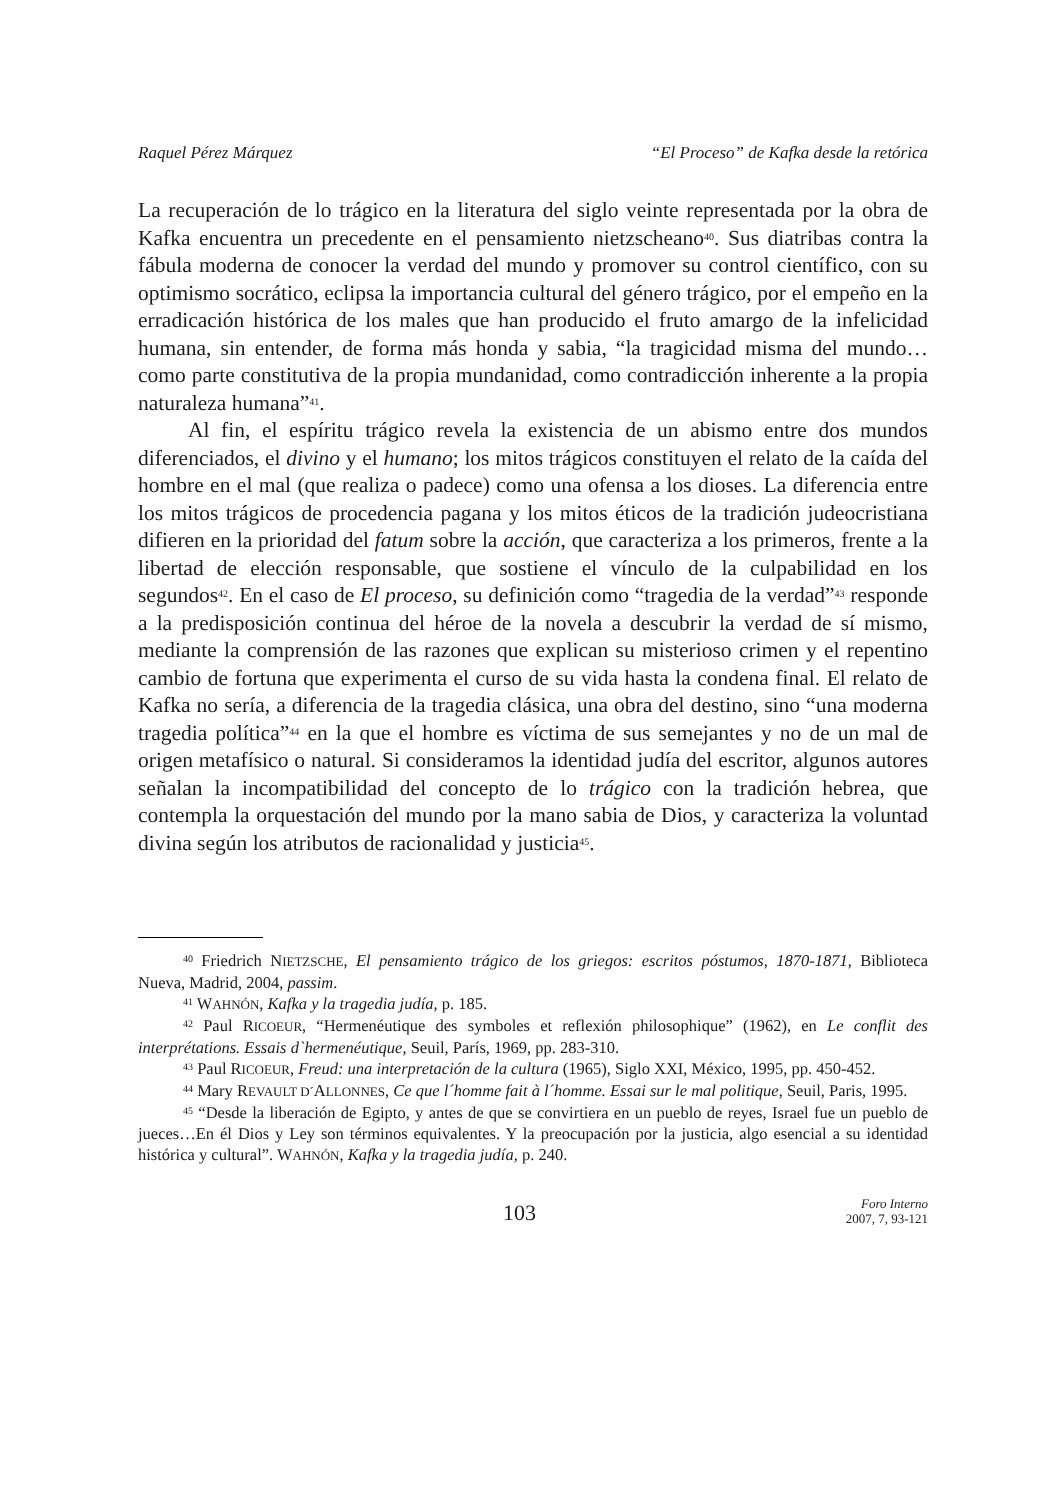Raquel Pérez Márquez “El Proceso” de Kafka desde la retórica
La recuperación de lo trágico en la literatura del siglo veinte representada por la obra de Kafka encuentra un precedente en el pensamiento nietzscheano<sup>40</sup>. Sus diatribas contra la fábula moderna de conocer la verdad del mundo y promover su control científico, con su optimismo socrático, eclipsa la importancia cultural del género trágico, por el empeño en la erradicación histórica de los males que han producido el fruto amargo de la infelicidad humana, sin entender, de forma más honda y sabia, “la tragicidad misma del mundo… como parte constitutiva de la propia mundanidad, como contradicción inherente a la propia naturaleza humana”<sup>41</sup>.
Al fin, el espíritu trágico revela la existencia de un abismo entre dos mundos diferenciados, el divino y el humano; los mitos trágicos constituyen el relato de la caída del hombre en el mal (que realiza o padece) como una ofensa a los dioses. La diferencia entre los mitos trágicos de procedencia pagana y los mitos éticos de la tradición judeocristiana difieren en la prioridad del fatum sobre la acción, que caracteriza a los primeros, frente a la libertad de elección responsable, que sostiene el vínculo de la culpabilidad en los segundos<sup>42</sup>. En el caso de El proceso, su definición como “tragedia de la verdad”<sup>43</sup> responde a la predisposición continua del héroe de la novela a descubrir la verdad de sí mismo, mediante la comprensión de las razones que explican su misterioso crimen y el repentino cambio de fortuna que experimenta el curso de su vida hasta la condena final. El relato de Kafka no sería, a diferencia de la tragedia clásica, una obra del destino, sino “una moderna tragedia política”<sup>44</sup> en la que el hombre es víctima de sus semejantes y no de un mal de origen metafísico o natural. Si consideramos la identidad judía del escritor, algunos autores señalan la incompatibilidad del concepto de lo trágico con la tradición hebrea, que contempla la orquestación del mundo por la mano sabia de Dios, y caracteriza la voluntad divina según los atributos de racionalidad y justicia<sup>45</sup>.
<sup>40</sup> Friedrich NIETZSCHE, El pensamiento trágico de los griegos: escritos póstumos, 1870-1871, Biblioteca Nueva, Madrid, 2004, passim.
<sup>41</sup> WAHNÓN, Kafka y la tragedia judía, p. 185.
<sup>42</sup> Paul RICOEUR, “Hermenéutique des symboles et reflexión philosophique” (1962), en Le conflit des interprétations. Essais d`hermenéutique, Seuil, París, 1969, pp. 283-310.
<sup>43</sup> Paul RICOEUR, Freud: una interpretación de la cultura (1965), Siglo XXI, México, 1995, pp. 450-452.
<sup>44</sup> Mary REVAULT D´ALLONNES, Ce que l´homme fait à l´homme. Essai sur le mal politique, Seuil, Paris, 1995.
<sup>45</sup> “Desde la liberación de Egipto, y antes de que se convirtiera en un pueblo de reyes, Israel fue un pueblo de jueces…En él Dios y Ley son términos equivalentes. Y la preocupación por la justicia, algo esencial a su identidad histórica y cultural”. WAHNÓN, Kafka y la tragedia judía, p. 240.
103 Foro Interno
2007, 7, 93-121